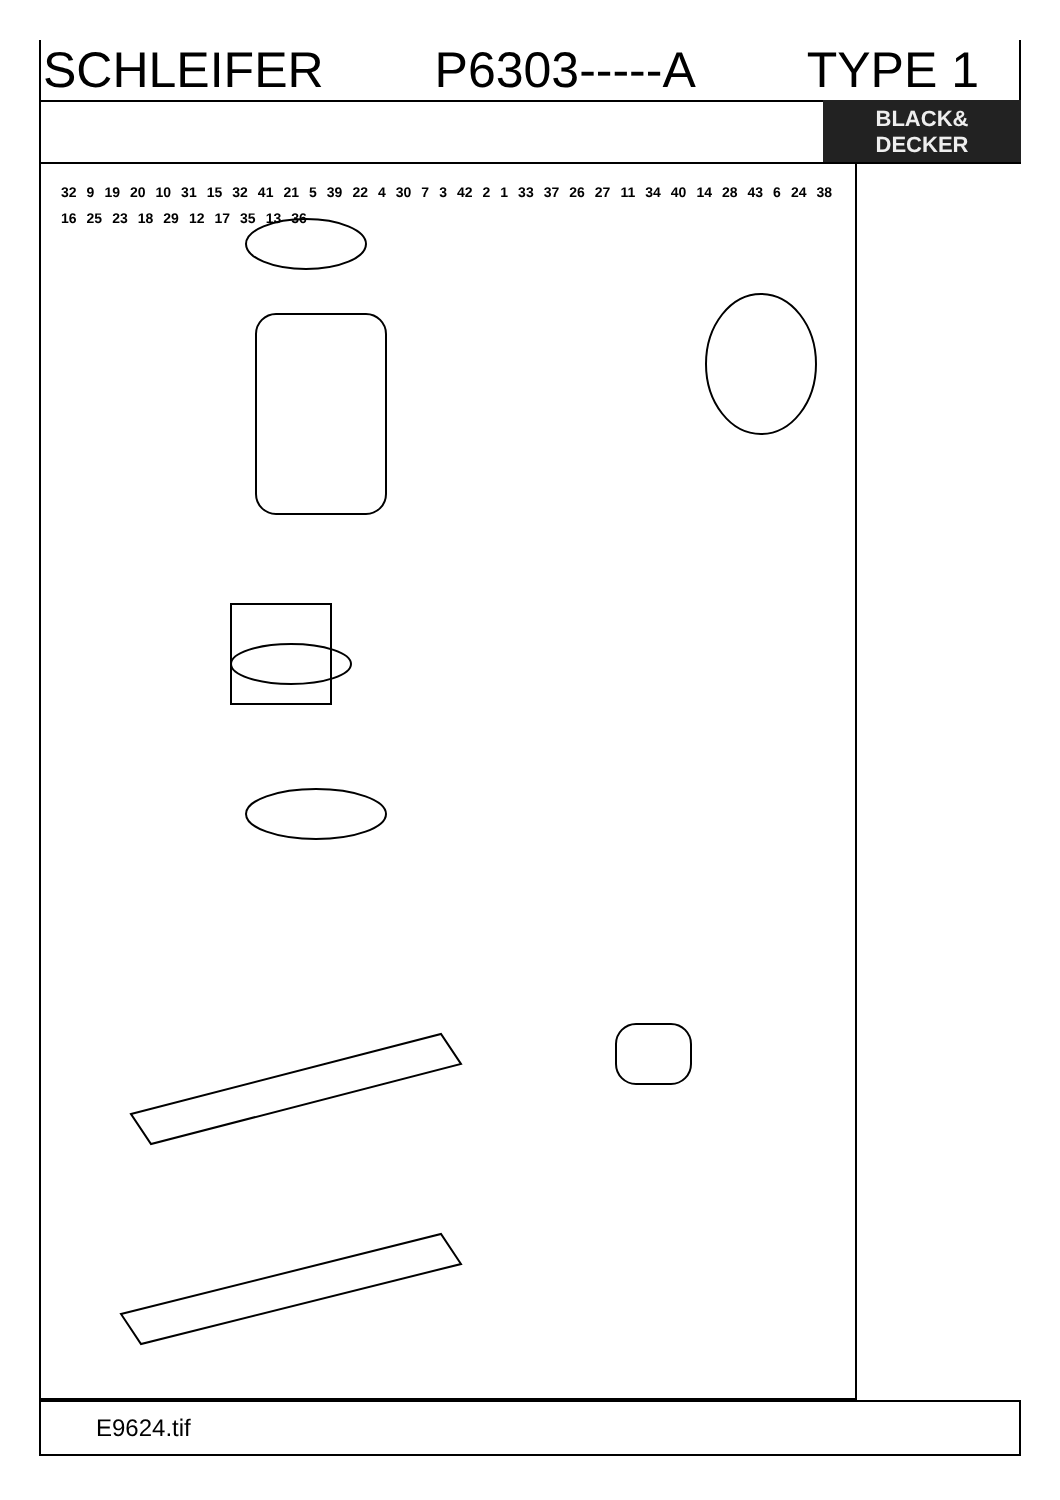SCHLEIFER P6303-----A TYPE 1
BLACK&
DECKER
32 9 19 20 10 31 15 32 41 21 5 39 22 4 30 7 3 42 2 1 33 37 26 27 11 34 40 14 28 43 6 24 38 16 25 23 18 29 12 17 35 13 36
E9624.tif